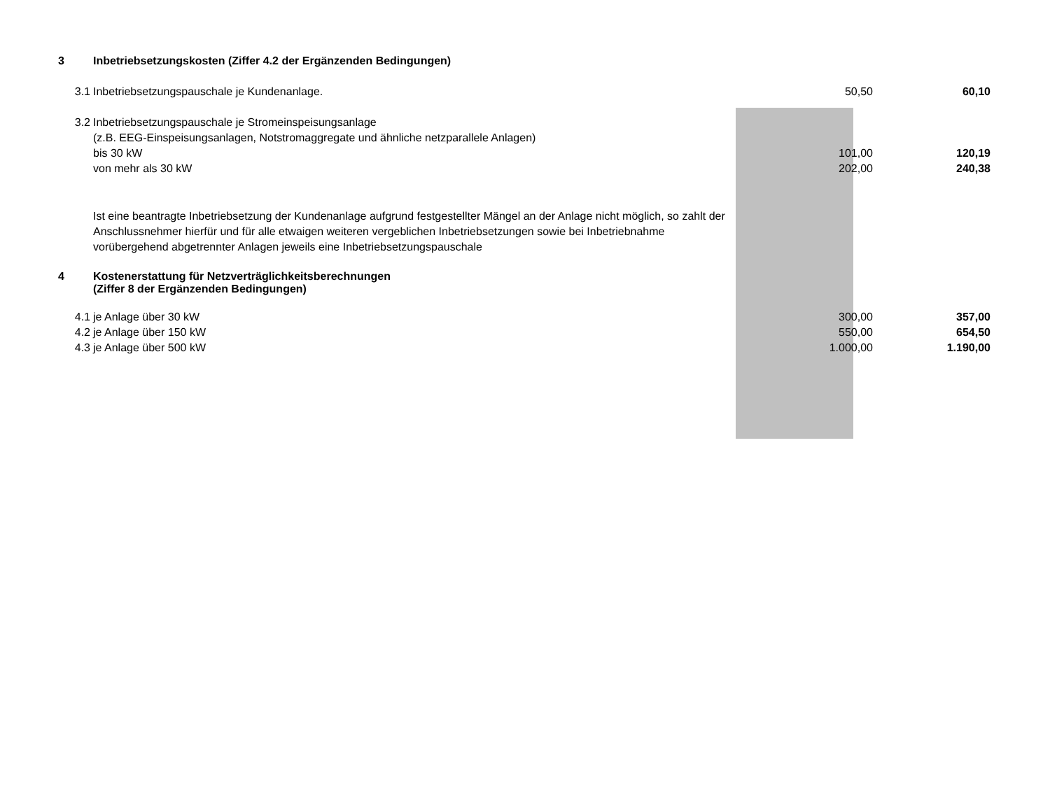| 3 | Inbetriebsetzungskosten (Ziffer 4.2 der Ergänzenden Bedingungen) | | |
| 3.1 | Inbetriebsetzungspauschale je Kundenanlage. | 50,50 | 60,10 |
| 3.2 | Inbetriebsetzungspauschale je Stromeinspeisungsanlage | | |
| | (z.B. EEG-Einspeisungsanlagen, Notstromaggregate und ähnliche netzparallele Anlagen) | | |
| | bis 30 kW | 101,00 | 120,19 |
| | von mehr als 30 kW | 202,00 | 240,38 |
| | Ist eine beantragte Inbetriebsetzung der Kundenanlage aufgrund festgestellter Mängel an der Anlage nicht möglich, so zahlt der Anschlussnehmer hierfür und für alle etwaigen weiteren vergeblichen Inbetriebsetzungen sowie bei Inbetriebnahme vorübergehend abgetrennter Anlagen jeweils eine Inbetriebsetzungspauschale | | |
| 4 | Kostenerstattung für Netzverträglichkeitsberechnungen (Ziffer 8 der Ergänzenden Bedingungen) | | |
| 4.1 | je Anlage über 30 kW | 300,00 | 357,00 |
| 4.2 | je Anlage über 150 kW | 550,00 | 654,50 |
| 4.3 | je Anlage über 500 kW | 1.000,00 | 1.190,00 |